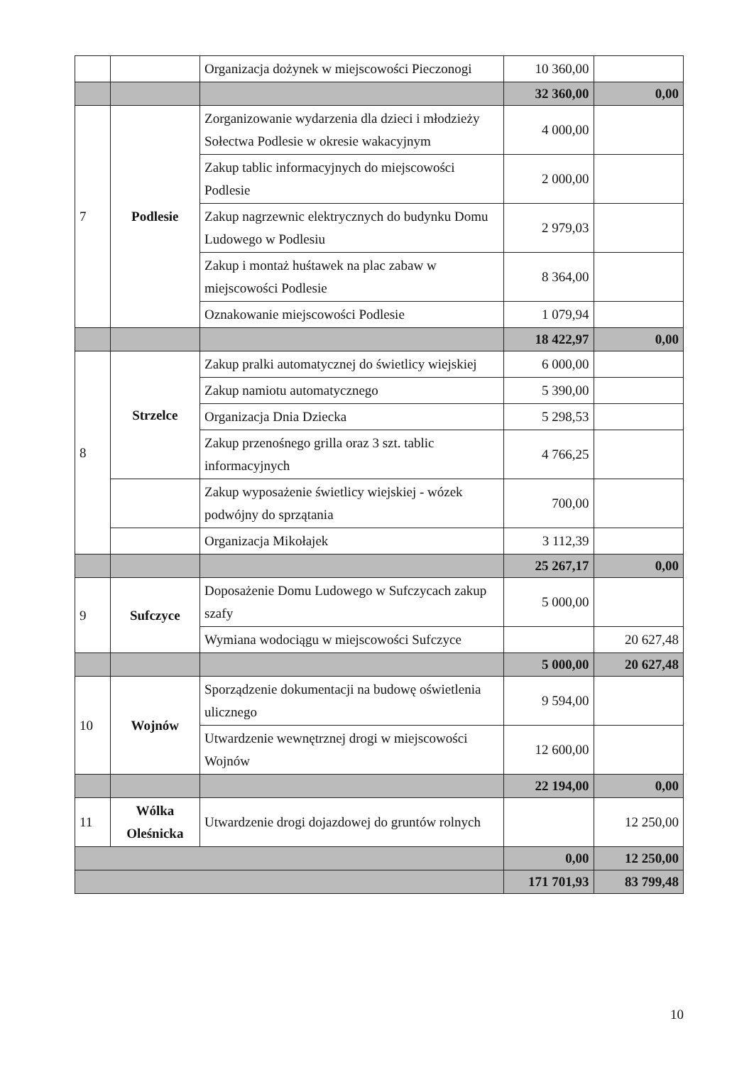| | | Organizacja dożynek w miejscowości Pieczonogi | 10 360,00 | |
| | | | 32 360,00 | 0,00 |
| 7 | Podlesie | Zorganizowanie wydarzenia dla dzieci i młodzieży Sołectwa Podlesie w okresie wakacyjnym | 4 000,00 | |
| | | Zakup tablic informacyjnych do miejscowości Podlesie | 2 000,00 | |
| | | Zakup nagrzewnic elektrycznych do budynku Domu Ludowego w Podlesiu | 2 979,03 | |
| | | Zakup i montaż huśtawek na plac zabaw w miejscowości Podlesie | 8 364,00 | |
| | | Oznakowanie miejscowości Podlesie | 1 079,94 | |
| | | | 18 422,97 | 0,00 |
| 8 | Strzelce | Zakup pralki automatycznej do świetlicy wiejskiej | 6 000,00 | |
| | | Zakup namiotu automatycznego | 5 390,00 | |
| | | Organizacja Dnia Dziecka | 5 298,53 | |
| | | Zakup przenośnego grilla oraz 3 szt. tablic informacyjnych | 4 766,25 | |
| | | Zakup wyposażenie świetlicy wiejskiej - wózek podwójny do sprzątania | 700,00 | |
| | | Organizacja Mikołajek | 3 112,39 | |
| | | | 25 267,17 | 0,00 |
| 9 | Sufczyce | Doposażenie Domu Ludowego w Sufczycach zakup szafy | 5 000,00 | |
| | | Wymiana wodociągu w miejscowości Sufczyce | | 20 627,48 |
| | | | 5 000,00 | 20 627,48 |
| 10 | Wojnów | Sporządzenie dokumentacji na budowę oświetlenia ulicznego | 9 594,00 | |
| | | Utwardzenie wewnętrznej drogi w miejscowości Wojnów | 12 600,00 | |
| | | | 22 194,00 | 0,00 |
| 11 | Wólka Oleśnicka | Utwardzenie drogi dojazdowej do gruntów rolnych | | 12 250,00 |
| | | | 0,00 | 12 250,00 |
| | | | 171 701,93 | 83 799,48 |
10